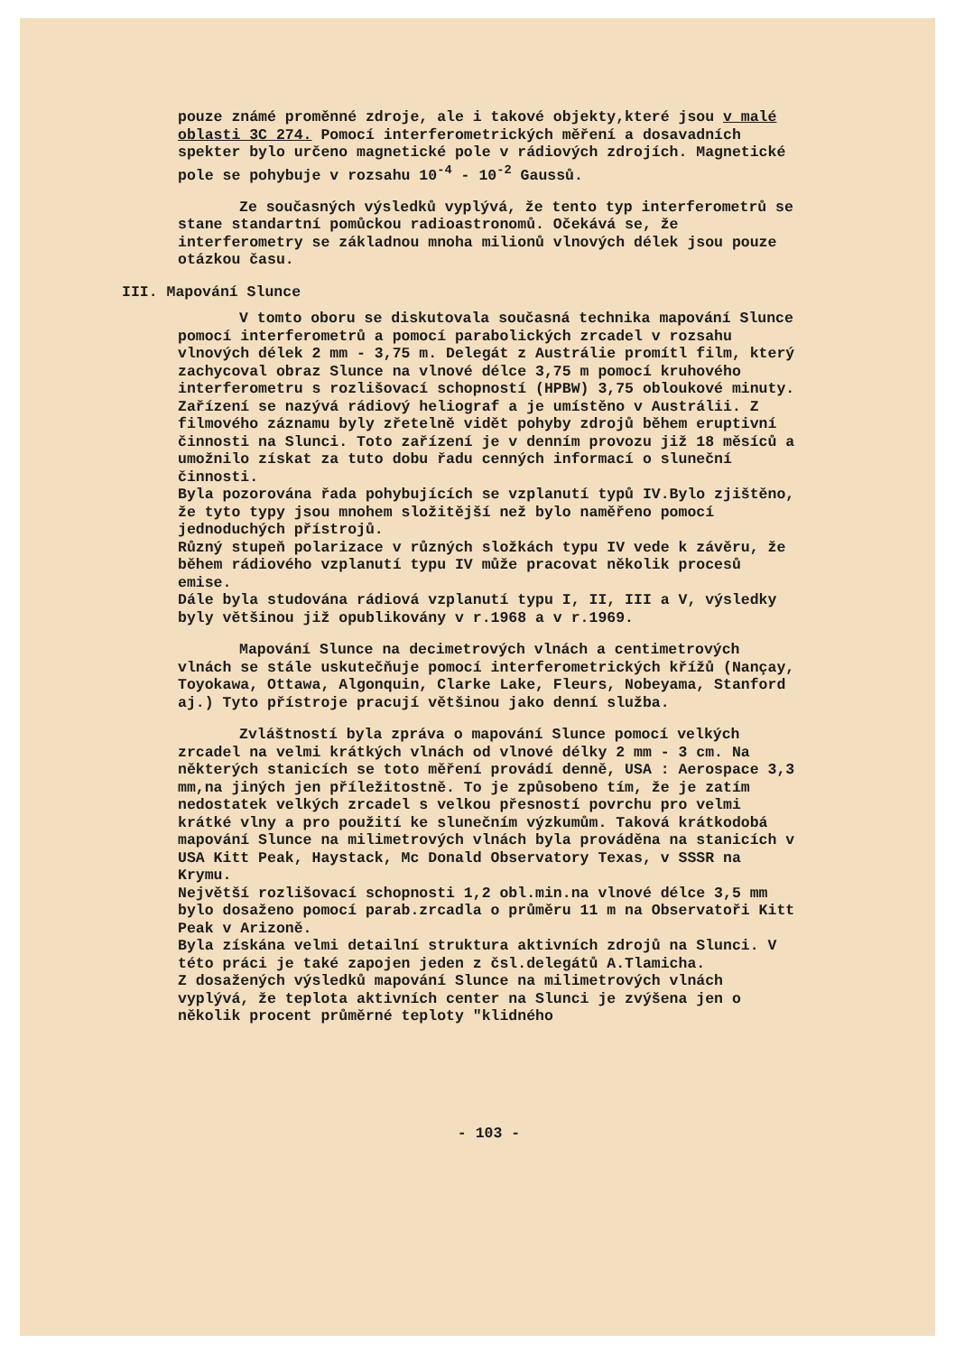pouze známé proměnné zdroje, ale i takové objekty,které jsou v malé oblasti 3C 274. Pomocí interferometrických měření a dosavadních spekter bylo určeno magnetické pole v rádiových zdrojích. Magnetické pole se pohybuje v rozsahu 10<sup>-4</sup> - 10<sup>-2</sup> Gaussů.
Ze současných výsledků vyplývá, že tento typ interferometrů se stane standartní pomůckou radioastronomů. Očekává se, že interferometry se základnou mnoha milionů vlnových délek jsou pouze otázkou času.
III. Mapování Slunce
V tomto oboru se diskutovala současná technika mapování Slunce pomocí interferometrů a pomocí parabolických zrcadel v rozsahu vlnových délek 2 mm - 3,75 m. Delegát z Austrálie promítl film, který zachycoval obraz Slunce na vlnové délce 3,75 m pomocí kruhového interferometru s rozlišovací schopností (HPBW) 3,75 obloukové minuty. Zařízení se nazývá rádiový heliograf a je umístěno v Austrálii. Z filmového záznamu byly zřetelně vidět pohyby zdrojů během eruptivní činnosti na Slunci. Toto zařízení je v denním provozu již 18 měsíců a umožnilo získat za tuto dobu řadu cenných informací o sluneční činnosti.
Byla pozorována řada pohybujících se vzplanutí typů IV.Bylo zjištěno, že tyto typy jsou mnohem složitější než bylo naměřeno pomocí jednoduchých přístrojů.
Různý stupeň polarizace v různých složkách typu IV vede k závěru, že během rádiového vzplanutí typu IV může pracovat několik procesů emise.
Dále byla studována rádiová vzplanutí typu I, II, III a V, výsledky byly většinou již opublikovány v r.1968 a v r.1969.
Mapování Slunce na decimetrových vlnách a centimetrových vlnách se stále uskutečňuje pomocí interferometrických křížů (Nançay, Toyokawa, Ottawa, Algonquin, Clarke Lake, Fleurs, Nobeyama, Stanford aj.) Tyto přístroje pracují většinou jako denní služba.
Zvláštností byla zpráva o mapování Slunce pomocí velkých zrcadel na velmi krátkých vlnách od vlnové délky 2 mm - 3 cm. Na některých stanicích se toto měření provádí denně, USA : Aerospace 3,3 mm,na jiných jen příležitostně. To je způsobeno tím, že je zatím nedostatek velkých zrcadel s velkou přesností povrchu pro velmi krátké vlny a pro použití ke slunečním výzkumům. Taková krátkodobá mapování Slunce na milimetrových vlnách byla prováděna na stanicích v USA Kitt Peak, Haystack, Mc Donald Observatory Texas, v SSSR na Krymu.
Největší rozlišovací schopnosti 1,2 obl.min.na vlnové délce 3,5 mm bylo dosaženo pomocí parab.zrcadla o průměru 11 m na Observatoři Kitt Peak v Arizoně.
Byla získána velmi detailní struktura aktivních zdrojů na Slunci. V této práci je také zapojen jeden z čsl.delegátů A.Tlamicha.
Z dosažených výsledků mapování Slunce na milimetrových vlnách vyplývá, že teplota aktivních center na Slunci je zvýšena jen o několik procent průměrné teploty "klidného
- 103 -